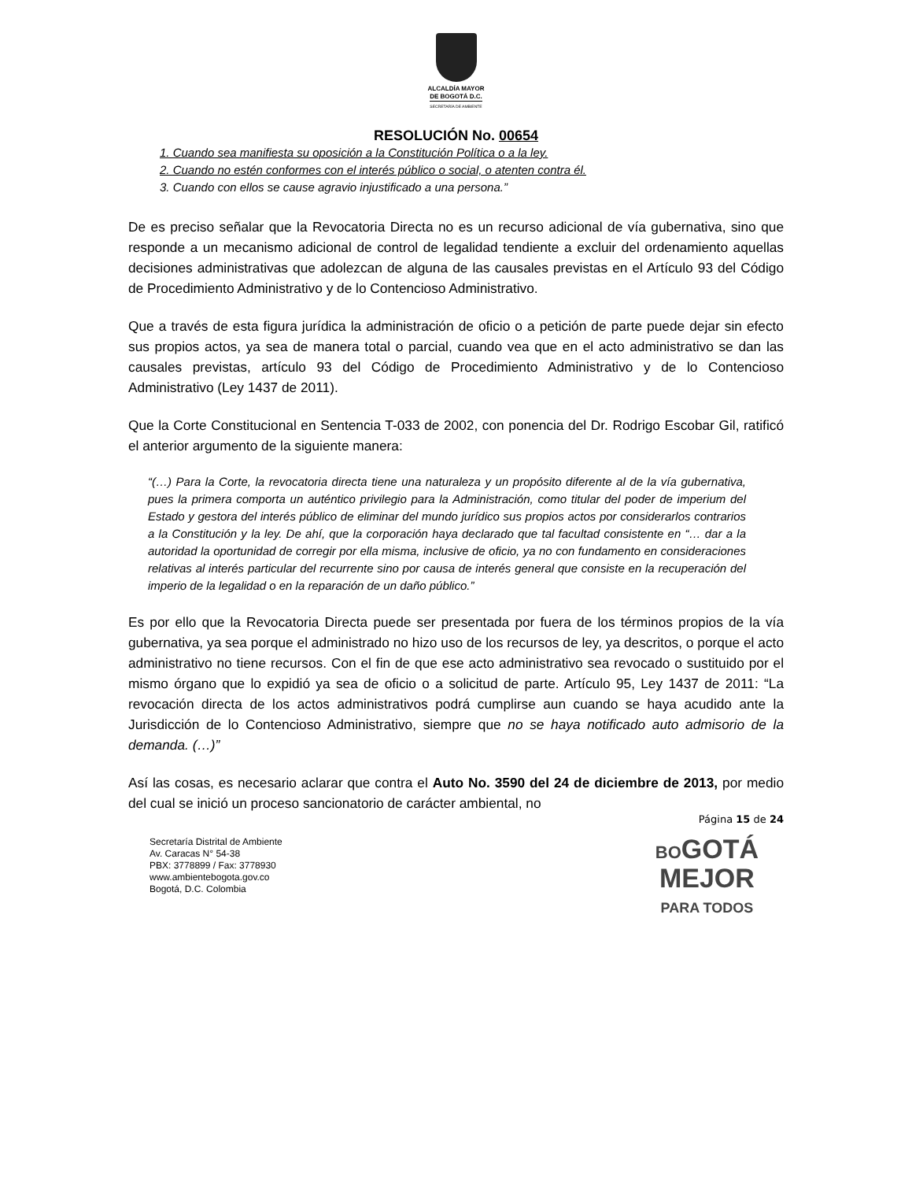ALCALDÍA MAYOR
DE BOGOTÁ D.C.
SECRETARÍA DE AMBIENTE
RESOLUCIÓN No. 00654
1. Cuando sea manifiesta su oposición a la Constitución Política o a la ley.
2. Cuando no estén conformes con el interés público o social, o atenten contra él.
3. Cuando con ellos se cause agravio injustificado a una persona.”
De es preciso señalar que la Revocatoria Directa no es un recurso adicional de vía gubernativa, sino que responde a un mecanismo adicional de control de legalidad tendiente a excluir del ordenamiento aquellas decisiones administrativas que adolezcan de alguna de las causales previstas en el Artículo 93 del Código de Procedimiento Administrativo y de lo Contencioso Administrativo.
Que a través de esta figura jurídica la administración de oficio o a petición de parte puede dejar sin efecto sus propios actos, ya sea de manera total o parcial, cuando vea que en el acto administrativo se dan las causales previstas, artículo 93 del Código de Procedimiento Administrativo y de lo Contencioso Administrativo (Ley 1437 de 2011).
Que la Corte Constitucional en Sentencia T-033 de 2002, con ponencia del Dr. Rodrigo Escobar Gil, ratificó el anterior argumento de la siguiente manera:
“(…) Para la Corte, la revocatoria directa tiene una naturaleza y un propósito diferente al de la vía gubernativa, pues la primera comporta un auténtico privilegio para la Administración, como titular del poder de imperium del Estado y gestora del interés público de eliminar del mundo jurídico sus propios actos por considerarlos contrarios a la Constitución y la ley. De ahí, que la corporación haya declarado que tal facultad consistente en “… dar a la autoridad la oportunidad de corregir por ella misma, inclusive de oficio, ya no con fundamento en consideraciones relativas al interés particular del recurrente sino por causa de interés general que consiste en la recuperación del imperio de la legalidad o en la reparación de un daño público.”
Es por ello que la Revocatoria Directa puede ser presentada por fuera de los términos propios de la vía gubernativa, ya sea porque el administrado no hizo uso de los recursos de ley, ya descritos, o porque el acto administrativo no tiene recursos. Con el fin de que ese acto administrativo sea revocado o sustituido por el mismo órgano que lo expidió ya sea de oficio o a solicitud de parte. Artículo 95, Ley 1437 de 2011: “La revocación directa de los actos administrativos podrá cumplirse aun cuando se haya acudido ante la Jurisdicción de lo Contencioso Administrativo, siempre que no se haya notificado auto admisorio de la demanda. (…)”
Así las cosas, es necesario aclarar que contra el Auto No. 3590 del 24 de diciembre de 2013, por medio del cual se inició un proceso sancionatorio de carácter ambiental, no
Página 15 de 24
Secretaría Distrital de Ambiente
Av. Caracas N° 54-38
PBX: 3778899 / Fax: 3778930
www.ambientebogota.gov.co
Bogotá, D.C. Colombia
BOGOTÁ
MEJOR
PARA TODOS